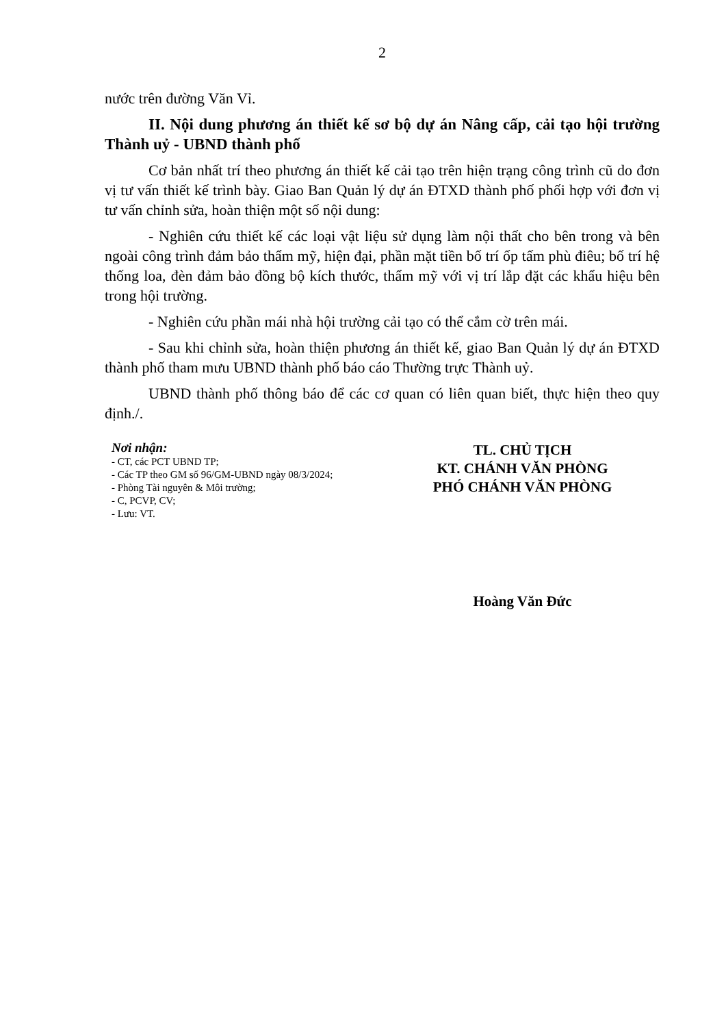2
nước trên đường Văn Vỉ.
II. Nội dung phương án thiết kế sơ bộ dự án Nâng cấp, cải tạo hội trường Thành uỷ - UBND thành phố
Cơ bản nhất trí theo phương án thiết kế cải tạo trên hiện trạng công trình cũ do đơn vị tư vấn thiết kế trình bày. Giao Ban Quản lý dự án ĐTXD thành phố phối hợp với đơn vị tư vấn chỉnh sửa, hoàn thiện một số nội dung:
- Nghiên cứu thiết kế các loại vật liệu sử dụng làm nội thất cho bên trong và bên ngoài công trình đảm bảo thẩm mỹ, hiện đại, phần mặt tiền bố trí ốp tấm phù điêu; bố trí hệ thống loa, đèn đảm bảo đồng bộ kích thước, thẩm mỹ với vị trí lắp đặt các khẩu hiệu bên trong hội trường.
- Nghiên cứu phần mái nhà hội trường cải tạo có thể cắm cờ trên mái.
- Sau khi chỉnh sửa, hoàn thiện phương án thiết kế, giao Ban Quản lý dự án ĐTXD thành phố tham mưu UBND thành phố báo cáo Thường trực Thành uỷ.
UBND thành phố thông báo để các cơ quan có liên quan biết, thực hiện theo quy định./.
Nơi nhận:
- CT, các PCT UBND TP;
- Các TP theo GM số 96/GM-UBND ngày 08/3/2024;
- Phòng Tài nguyên & Môi trường;
- C, PCVP, CV;
- Lưu: VT.
TL. CHỦ TỊCH
KT. CHÁNH VĂN PHÒNG
PHÓ CHÁNH VĂN PHÒNG
Hoàng Văn Đức